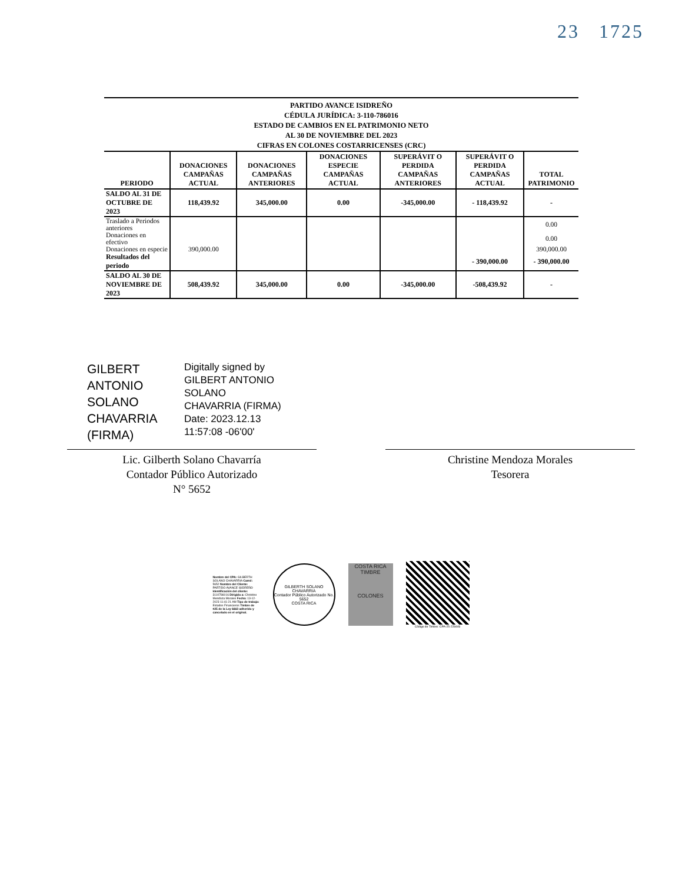23 1725
PARTIDO AVANCE ISIDREÑO
CÉDULA JURÍDICA: 3-110-786016
ESTADO DE CAMBIOS EN EL PATRIMONIO NETO
AL 30 DE NOVIEMBRE DEL 2023
CIFRAS EN COLONES COSTARRICENSES (CRC)
| PERIODO | DONACIONES CAMPAÑAS ACTUAL | DONACIONES CAMPAÑAS ANTERIORES | DONACIONES ESPECIE CAMPAÑAS ACTUAL | SUPERÁVIT O PERDIDA CAMPAÑAS ANTERIORES | SUPERÁVIT O PERDIDA CAMPAÑAS ACTUAL | TOTAL PATRIMONIO |
| --- | --- | --- | --- | --- | --- | --- |
| SALDO AL 31 DE OCTUBRE DE 2023 | 118,439.92 | 345,000.00 | 0.00 | -345,000.00 | - 118,439.92 | - |
| Traslado a Periodos anteriores | | | | | | 0.00 |
| Donaciones en efectivo | | | | | | 0.00 |
| Donaciones en especie | 390,000.00 | | | | | 390,000.00 |
| Resultados del periodo | | | | | - 390,000.00 | - 390,000.00 |
| SALDO AL 30 DE NOVIEMBRE DE 2023 | 508,439.92 | 345,000.00 | 0.00 | -345,000.00 | -508,439.92 | - |
GILBERT ANTONIO SOLANO CHAVARRIA (FIRMA)
Digitally signed by
GILBERT ANTONIO
SOLANO
CHAVARRIA (FIRMA)
Date: 2023.12.13
11:57:08 -06'00'
Lic. Gilberth Solano Chavarría
Contador Público Autorizado
N° 5652
Christine Mendoza Morales
Tesorera
Nombre del CPA: GILBERTH SOLANO CHAVARRIA Carné: 5652 Nombre del Cliente: PARTIDO AVANCE ISIDREÑO Identificación del cliente: 3110786016 Dirigido a: Christine Mendoza Morales Fecha: 13-12-2023 11:41:21 AM Tipo de trabajo: Estados Financieros Timbre de ¢25 de la Ley 6663 adherido y cancelado en el original.
GILBERTH SOLANO CHAVARRIA
Contador Público Autorizado No. 5652
COSTA RICA
COSTA RICA TIMBRE
COLONES
Código de Timbre: CPA-25-228446